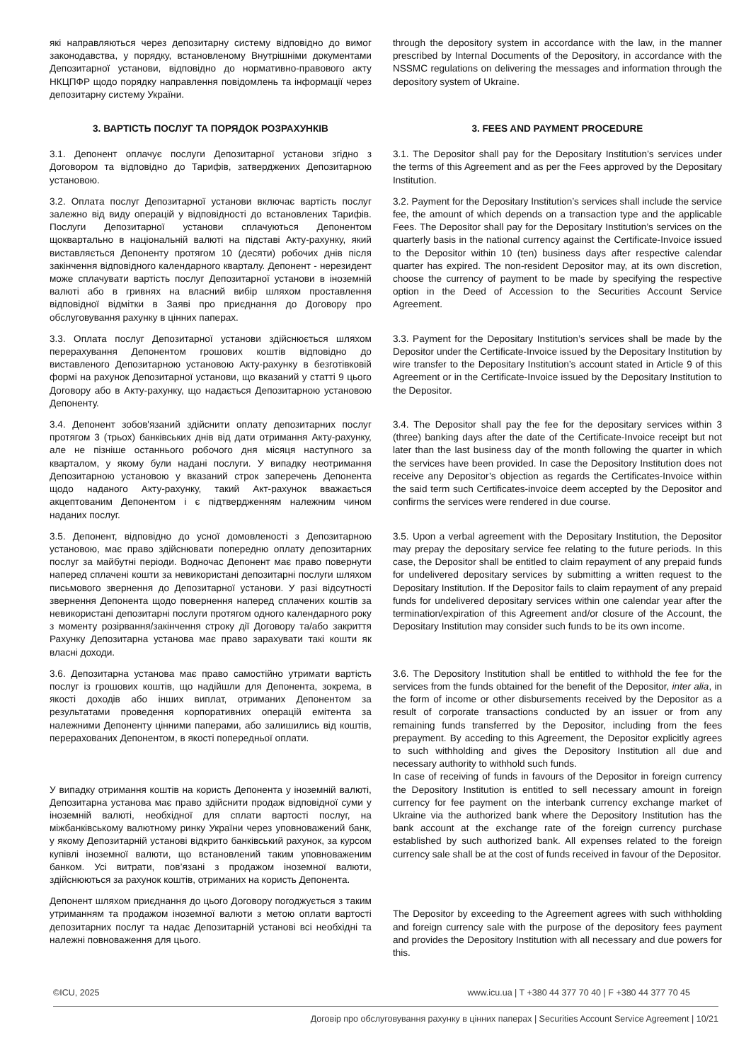| які направляються через депозитарну систему відповідно до вимог законодавства, у порядку, встановленому Внутрішніми документами Депозитарної установи, відповідно до нормативно-правового акту НКЦПФР щодо порядку направлення повідомлень та інформації через депозитарну систему України. | through the depository system in accordance with the law, in the manner prescribed by Internal Documents of the Depository, in accordance with the NSSMC regulations on delivering the messages and information through the depository system of Ukraine. |
| 3. ВАРТІСТЬ ПОСЛУГ ТА ПОРЯДОК РОЗРАХУНКІВ | 3. FEES AND PAYMENT PROCEDURE |
| 3.1. Депонент оплачує послуги Депозитарної установи згідно з Договором та відповідно до Тарифів, затверджених Депозитарною установою. | 3.1. The Depositor shall pay for the Depositary Institution’s services under the terms of this Agreement and as per the Fees approved by the Depositary Institution. |
| 3.2. Оплата послуг Депозитарної установи включає вартість послуг залежно від виду операцій у відповідності до встановлених Тарифів. Послуги Депозитарної установи сплачуються Депонентом щоквартально в національній валюті на підставі Акту-рахунку, який виставляється Депоненту протягом 10 (десяти) робочих днів після закінчення відповідного календарного кварталу. Депонент - нерезидент може сплачувати вартість послуг Депозитарної установи в іноземній валюті або в гривнях на власний вибір шляхом проставлення відповідної відмітки в Заяві про приєднання до Договору про обслуговування рахунку в цінних паперах. | 3.2. Payment for the Depositary Institution’s services shall include the service fee, the amount of which depends on a transaction type and the applicable Fees. The Depositor shall pay for the Depositary Institution’s services on the quarterly basis in the national currency against the Certificate-Invoice issued to the Depositor within 10 (ten) business days after respective calendar quarter has expired. The non-resident Depositor may, at its own discretion, choose the currency of payment to be made by specifying the respective option in the Deed of Accession to the Securities Account Service Agreement. |
| 3.3. Оплата послуг Депозитарної установи здійснюється шляхом перерахування Депонентом грошових коштів відповідно до виставленого Депозитарною установою Акту-рахунку в безготівковій формі на рахунок Депозитарної установи, що вказаний у статті 9 цього Договору або в Акту-рахунку, що надається Депозитарною установою Депоненту. | 3.3. Payment for the Depositary Institution’s services shall be made by the Depositor under the Certificate-Invoice issued by the Depositary Institution by wire transfer to the Depositary Institution’s account stated in Article 9 of this Agreement or in the Certificate-Invoice issued by the Depositary Institution to the Depositor. |
| 3.4. Депонент зобов'язаний здійснити оплату депозитарних послуг протягом 3 (трьох) банківських днів від дати отримання Акту-рахунку, але не пізніше останнього робочого дня місяця наступного за кварталом, у якому були надані послуги. У випадку неотримання Депозитарною установою у вказаний строк заперечень Депонента щодо наданого Акту-рахунку, такий Акт-рахунок вважається акцептованим Депонентом і є підтвердженням належним чином наданих послуг. | 3.4. The Depositor shall pay the fee for the depositary services within 3 (three) banking days after the date of the Certificate-Invoice receipt but not later than the last business day of the month following the quarter in which the services have been provided. In case the Depository Institution does not receive any Depositor’s objection as regards the Certificates-Invoice within the said term such Certificates-invoice deem accepted by the Depositor and confirms the services were rendered in due course. |
| 3.5. Депонент, відповідно до усної домовленості з Депозитарною установою, має право здійснювати попередню оплату депозитарних послуг за майбутні періоди. Водночас Депонент має право повернути наперед сплачені кошти за невикористані депозитарні послуги шляхом письмового звернення до Депозитарної установи. У разі відсутності звернення Депонента щодо повернення наперед сплачених коштів за невикористані депозитарні послуги протягом одного календарного року з моменту розірвання/закінчення строку дії Договору та/або закриття Рахунку Депозитарна установа має право зарахувати такі кошти як власні доходи. | 3.5. Upon a verbal agreement with the Depositary Institution, the Depositor may prepay the depositary service fee relating to the future periods. In this case, the Depositor shall be entitled to claim repayment of any prepaid funds for undelivered depositary services by submitting a written request to the Depositary Institution. If the Depositor fails to claim repayment of any prepaid funds for undelivered depositary services within one calendar year after the termination/expiration of this Agreement and/or closure of the Account, the Depositary Institution may consider such funds to be its own income. |
| 3.6. Депозитарна установа має право самостійно утримати вартість послуг із грошових коштів, що надійшли для Депонента, зокрема, в якості доходів або інших виплат, отриманих Депонентом за результатами проведення корпоративних операцій емітента за належними Депоненту цінними паперами, або залишились від коштів, перерахованих Депонентом, в якості попередньої оплати. У випадку отримання коштів на користь Депонента у іноземній валюті, Депозитарна установа має право здійснити продаж відповідної суми у іноземній валюті, необхідної для сплати вартості послуг, на міжбанківському валютному ринку України через уповноважений банк, у якому Депозитарній установі відкрито банківський рахунок, за курсом купівлі іноземної валюти, що встановлений таким уповноваженим банком. Усі витрати, пов’язані з продажом іноземної валюти, здійснюються за рахунок коштів, отриманих на користь Депонента. | 3.6. The Depository Institution shall be entitled to withhold the fee for the services from the funds obtained for the benefit of the Depositor, inter alia , in the form of income or other disbursements received by the Depositor as a result of corporate transactions conducted by an issuer or from any remaining funds transferred by the Depositor, including from the fees prepayment. By acceding to this Agreement, the Depositor explicitly agrees to such withholding and gives the Depository Institution all due and necessary authority to withhold such funds. In case of receiving of funds in favours of the Depositor in foreign currency the Depository Institution is entitled to sell necessary amount in foreign currency for fee payment on the interbank currency exchange market of Ukraine via the authorized bank where the Depository Institution has the bank account at the exchange rate of the foreign currency purchase established by such authorized bank. All expenses related to the foreign currency sale shall be at the cost of funds received in favour of the Depositor. |
| Депонент шляхом приєднання до цього Договору погоджується з таким утриманням та продажом іноземної валюти з метою оплати вартості депозитарних послуг та надає Депозитарній установі всі необхідні та належні повноваження для цього. | The Depositor by exceeding to the Agreement agrees with such withholding and foreign currency sale with the purpose of the depository fees payment and provides the Depository Institution with all necessary and due powers for this. |
©ICU, 2025 www.icu.ua | T +380 44 377 70 40 | F +380 44 377 70 45
Договір про обслуговування рахунку в цінних паперах | Securities Account Service Agreement | 10/21